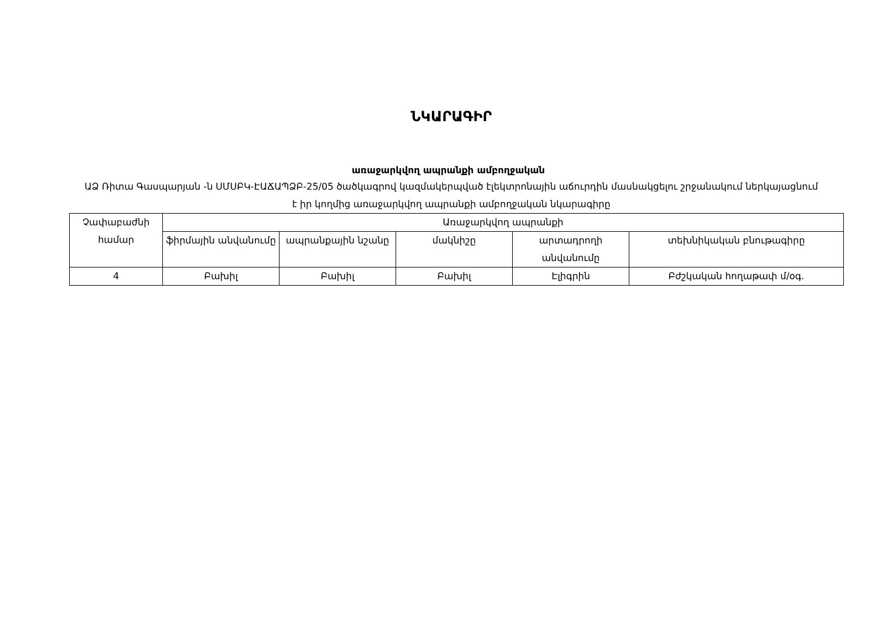ՆԿԱՐԱԳԻՐ
առաջարկվող ապրանքի ամբողջական
ԱՁ Ռիտա Գասպարյան -ն ՍՄՍԲԿ-ԷԱՃԱՊՁԲ-25/05 ծածկագրով կազմակերպված էլեկտրոնային աճուրդին մասնակցելու շրջանակում ներկայացնում է իր կողմից առաջարկվող ապրանքի ամբողջական նկարագիրը
| Չափաբաժնի համար | Առաջարկվող ապրանքի | | | | |
| --- | --- | --- | --- | --- | --- |
| | ֆիրմային անվանումը | ապրանքային նշանը | մակնիշը | արտադրողի անվանումը | տեխնիկական բնութագիրը |
| 4 | Բախիլ | Բախիլ | Բախիլ | Էլիգրին | Բժշկական հողաթափ մ/օգ. |